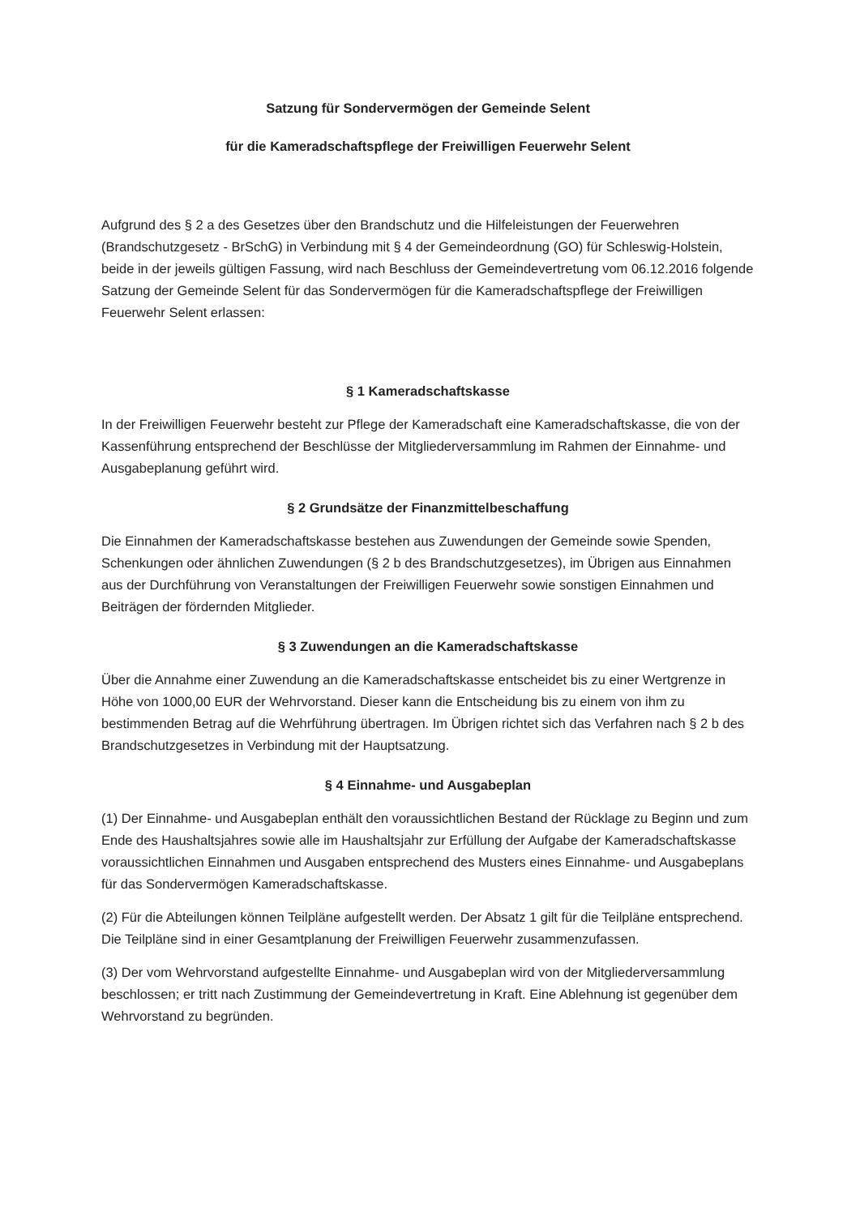Satzung für Sondervermögen der Gemeinde Selent
für die Kameradschaftspflege der Freiwilligen Feuerwehr Selent
Aufgrund des § 2 a des Gesetzes über den Brandschutz und die Hilfeleistungen der Feuerwehren (Brandschutzgesetz - BrSchG) in Verbindung mit § 4 der Gemeindeordnung (GO) für Schleswig-Holstein, beide in der jeweils gültigen Fassung, wird nach Beschluss der Gemeindevertretung vom 06.12.2016 folgende Satzung der Gemeinde Selent für das Sondervermögen für die Kameradschaftspflege der Freiwilligen Feuerwehr Selent erlassen:
§ 1 Kameradschaftskasse
In der Freiwilligen Feuerwehr besteht zur Pflege der Kameradschaft eine Kameradschaftskasse, die von der Kassenführung entsprechend der Beschlüsse der Mitgliederversammlung im Rahmen der Einnahme- und Ausgabeplanung geführt wird.
§ 2 Grundsätze der Finanzmittelbeschaffung
Die Einnahmen der Kameradschaftskasse bestehen aus Zuwendungen der Gemeinde sowie Spenden, Schenkungen oder ähnlichen Zuwendungen (§ 2 b des Brandschutzgesetzes), im Übrigen aus Einnahmen aus der Durchführung von Veranstaltungen der Freiwilligen Feuerwehr sowie sonstigen Einnahmen und Beiträgen der fördernden Mitglieder.
§ 3 Zuwendungen an die Kameradschaftskasse
Über die Annahme einer Zuwendung an die Kameradschaftskasse entscheidet bis zu einer Wertgrenze in Höhe von 1000,00 EUR der Wehrvorstand. Dieser kann die Entscheidung bis zu einem von ihm zu bestimmenden Betrag auf die Wehrführung übertragen. Im Übrigen richtet sich das Verfahren nach § 2 b des Brandschutzgesetzes in Verbindung mit der Hauptsatzung.
§ 4 Einnahme- und Ausgabeplan
(1) Der Einnahme- und Ausgabeplan enthält den voraussichtlichen Bestand der Rücklage zu Beginn und zum Ende des Haushaltsjahres sowie alle im Haushaltsjahr zur Erfüllung der Aufgabe der Kameradschaftskasse voraussichtlichen Einnahmen und Ausgaben entsprechend des Musters eines Einnahme- und Ausgabeplans für das Sondervermögen Kameradschaftskasse.
(2) Für die Abteilungen können Teilpläne aufgestellt werden. Der Absatz 1 gilt für die Teilpläne entsprechend. Die Teilpläne sind in einer Gesamtplanung der Freiwilligen Feuerwehr zusammenzufassen.
(3) Der vom Wehrvorstand aufgestellte Einnahme- und Ausgabeplan wird von der Mitgliederversammlung beschlossen; er tritt nach Zustimmung der Gemeindevertretung in Kraft. Eine Ablehnung ist gegenüber dem Wehrvorstand zu begründen.